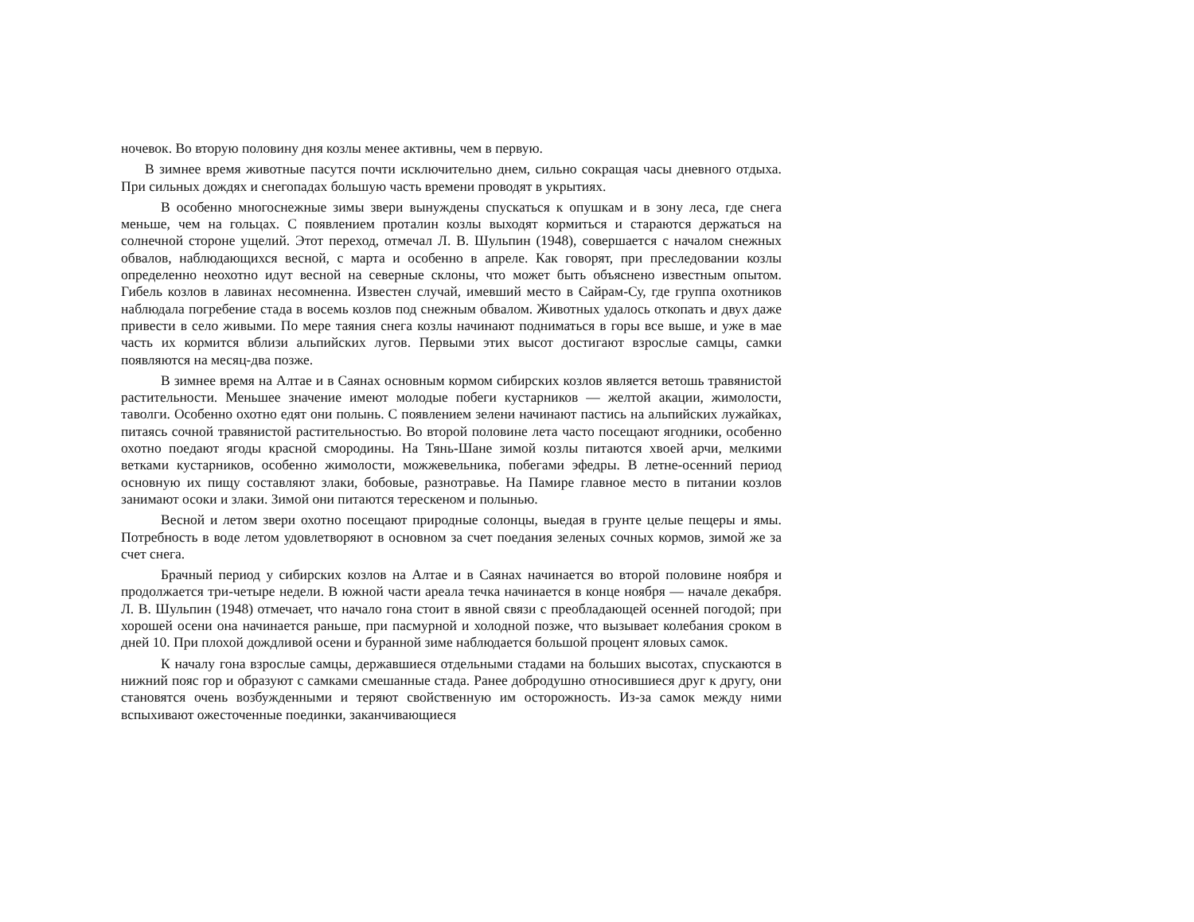ночевок. Во вторую половину дня козлы менее активны, чем в первую.
В зимнее время животные пасутся почти исключительно днем, сильно сокращая часы дневного отдыха. При сильных дождях и снегопадах большую часть времени проводят в укрытиях.
В особенно многоснежные зимы звери вынуждены спускаться к опушкам и в зону леса, где снега меньше, чем на гольцах. С появлением проталин козлы выходят кормиться и стараются держаться на солнечной стороне ущелий. Этот переход, отмечал Л. В. Шульпин (1948), совершается с началом снежных обвалов, наблюдающихся весной, с марта и особенно в апреле. Как говорят, при преследовании козлы определенно неохотно идут весной на северные склоны, что может быть объяснено известным опытом. Гибель козлов в лавинах несомненна. Известен случай, имевший место в Сайрам-Су, где группа охотников наблюдала погребение стада в восемь козлов под снежным обвалом. Животных удалось откопать и двух даже привести в село живыми. По мере таяния снега козлы начинают подниматься в горы все выше, и уже в мае часть их кормится вблизи альпийских лугов. Первыми этих высот достигают взрослые самцы, самки появляются на месяц-два позже.
В зимнее время на Алтае и в Саянах основным кормом сибирских козлов является ветошь травянистой растительности. Меньшее значение имеют молодые побеги кустарников — желтой акации, жимолости, таволги. Особенно охотно едят они полынь. С появлением зелени начинают пастись на альпийских лужайках, питаясь сочной травянистой растительностью. Во второй половине лета часто посещают ягодники, особенно охотно поедают ягоды красной смородины. На Тянь-Шане зимой козлы питаются хвоей арчи, мелкими ветками кустарников, особенно жимолости, можжевельника, побегами эфедры. В летне-осенний период основную их пищу составляют злаки, бобовые, разнотравье. На Памире главное место в питании козлов занимают осоки и злаки. Зимой они питаются терескеном и полынью.
Весной и летом звери охотно посещают природные солонцы, выедая в грунте целые пещеры и ямы. Потребность в воде летом удовлетворяют в основном за счет поедания зеленых сочных кормов, зимой же за счет снега.
Брачный период у сибирских козлов на Алтае и в Саянах начинается во второй половине ноября и продолжается три-четыре недели. В южной части ареала течка начинается в конце ноября — начале декабря. Л. В. Шульпин (1948) отмечает, что начало гона стоит в явной связи с преобладающей осенней погодой; при хорошей осени она начинается раньше, при пасмурной и холодной позже, что вызывает колебания сроком в дней 10. При плохой дождливой осени и буранной зиме наблюдается большой процент яловых самок.
К началу гона взрослые самцы, державшиеся отдельными стадами на больших высотах, спускаются в нижний пояс гор и образуют с самками смешанные стада. Ранее добродушно относившиеся друг к другу, они становятся очень возбужденными и теряют свойственную им осторожность. Из-за самок между ними вспыхивают ожесточенные поединки, заканчивающиеся